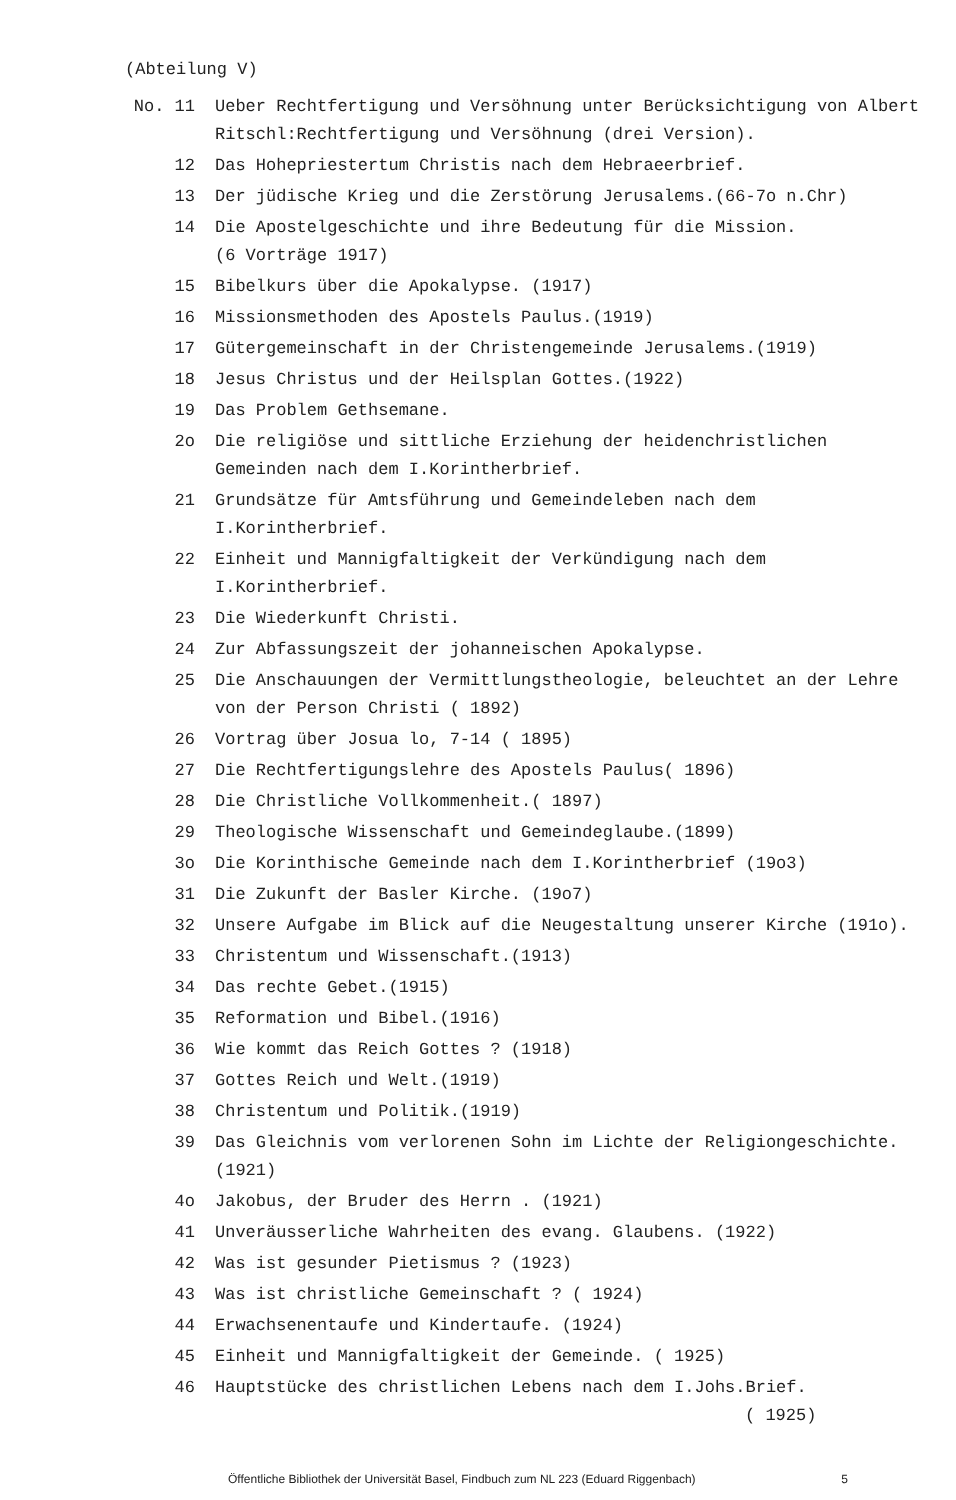(Abteilung V)
No. 11 Ueber Rechtfertigung und Versöhnung unter Berücksichtigung von Albert Ritschl:Rechtfertigung und Versöhnung (drei Version).
12 Das Hohepriestertum Christis nach dem Hebraeerbrief.
13 Der jüdische Krieg und die Zerstörung Jerusalems.(66-7o n.Chr)
14 Die Apostelgeschichte und ihre Bedeutung für die Mission.
(6 Vorträge 1917)
15 Bibelkurs über die Apokalypse. (1917)
16 Missionsmethoden des Apostels Paulus.(1919)
17 Gütergemeinschaft in der Christengemeinde Jerusalems.(1919)
18 Jesus Christus und der Heilsplan Gottes.(1922)
19 Das Problem Gethsemane.
2o Die religiöse und sittliche Erziehung der heidenchristlichen Gemeinden nach dem I.Korintherbrief.
21 Grundsätze für Amtsführung und Gemeindeleben nach dem I.Korintherbrief.
22 Einheit und Mannigfaltigkeit der Verkündigung nach dem I.Korintherbrief.
23 Die Wiederkunft Christi.
24 Zur Abfassungszeit der johanneischen Apokalypse.
25 Die Anschauungen der Vermittlungstheologie, beleuchtet an der Lehre von der Person Christi ( 1892)
26 Vortrag über Josua lo, 7-14 ( 1895)
27 Die Rechtfertigungslehre des Apostels Paulus( 1896)
28 Die Christliche Vollkommenheit.( 1897)
29 Theologische Wissenschaft und Gemeindeglaube.(1899)
3o Die Korinthische Gemeinde nach dem I.Korintherbrief (19o3)
31 Die Zukunft der Basler Kirche. (19o7)
32 Unsere Aufgabe im Blick auf die Neugestaltung unserer Kirche (191o).
33 Christentum und Wissenschaft.(1913)
34 Das rechte Gebet.(1915)
35 Reformation und Bibel.(1916)
36 Wie kommt das Reich Gottes ? (1918)
37 Gottes Reich und Welt.(1919)
38 Christentum und Politik.(1919)
39 Das Gleichnis vom verlorenen Sohn im Lichte der Religiongeschichte.(1921)
4o Jakobus, der Bruder des Herrn . (1921)
41 Unveräusserliche Wahrheiten des evang. Glaubens. (1922)
42 Was ist gesunder Pietismus ? (1923)
43 Was ist christliche Gemeinschaft ? ( 1924)
44 Erwachsenentaufe und Kindertaufe. (1924)
45 Einheit und Mannigfaltigkeit der Gemeinde. ( 1925)
46 Hauptstücke des christlichen Lebens nach dem I.Johs.Brief.
( 1925)
Öffentliche Bibliothek der Universität Basel, Findbuch zum NL 223 (Eduard Riggenbach) 5